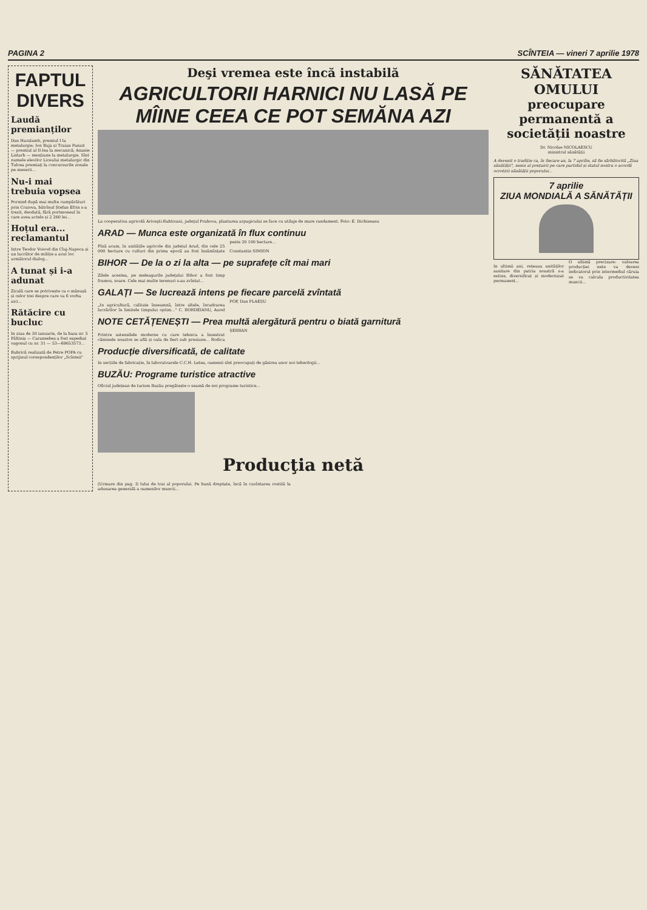PAGINA 2 SCÎNTEIA — vineri 7 aprilie 1978
FAPTUL DIVERS
Laudă premianților
Dan Haralamb, premiul I la metalurgie; Ion Buja și Traian Panait — premiul al II-lea la mecanică; Ananie Listarh — mențiune la metalurgie. Sînt numele elevilor Liceului metalurgic din Tulcea premiați la concursurile zonale pe meserii...
Nu-i mai trebuia vopsea
Pornind după mai multe cumpărături prin Craiova, bătrînul Ștefan Efrin s-a trezit, deodată, fără portmoneul în care avea actele și 2 260 lei...
Hoțul era... reclamantul
Intre Teodor Voivod din Cluj-Napoca și un lucrător de miliție a avut loc următorul dialog...
A tunat și i-a adunat
Zicală care se potrivește ca o mănușă și celor trei despre care va fi vorba aici...
Rătăcire cu bucluc
In ziua de 30 ianuarie, de la baza nr. 5 Păltiniș — Caransebeș a fost expediat vagonul cu nr. 31 — 53—69653573...
Rubrică realizată de Petre POPA cu sprijinul corespondenților „Scînteii"
Deşi vremea este încă instabilă
AGRICULTORII HARNICI NU LASĂ PE MÎINE CEEA CE POT SEMĂNA AZI
La cooperativa agricolă Ariceşti-Rahtivani, judeţul Prahova, plantarea arpagicului se face cu utilaje de mare randament. Foto: E. Dichiseanu
ARAD — Munca este organizată în flux continuu
Pînă acum, în unitățile agricole din județul Arad, din cele 25 000 hectare cu culturi din prima epocă au fost însămînțate peste 20 100 hectare...
Constantin SIMION
BIHOR — De la o zi la alta — pe suprafețe cît mai mari
Zilele acestea, pe meleagurile județului Bihor a fost timp frumos, soare. Cele mai multe terenuri s-au zvîntat...
GALAȚI — Se lucrează intens pe fiecare parcelă zvîntată
„In agricultură, calitate înseamnă, între altele, încadrarea lucrărilor în limitele timpului optim..." C. BORDEIANU, Aurel POP, Dan PLAEȘU
NOTE CETĂȚENEȘTI — Prea multă alergătură pentru o biată garnitură
Printre ustensilele moderne cu care tehnica a înzestrat căminele noastre se află și oala de fiert sub presiune... Rodica ȘERBAN
Producție diversificată, de calitate
In secțiile de fabricație, în laboratoarele C.C.H. Letea, oamenii sînt preocupați de găsirea unor noi tehnologii...
BUZĂU: Programe turistice atractive
Oficiul județean de turism Buzău pregătește o seamă de noi programe turistice...
Producţia netă
(Urmare din pag. I) lului de trai al poporului. Pe bună dreptate, încă în cuvîntarea rostită la adunarea generală a oamenilor muncii...
SĂNĂTATEA OMULUI
preocupare permanentă a societății noastre
Dr. Nicolae NICOLAESCU
ministrul sănătății
A devenit o tradiție ca, în fiecare an, la 7 aprilie, să fie sărbătorită „Ziua sănătății", semn al prețuirii pe care partidul și statul nostru o acordă ocrotirii sănătății poporului...
7 aprilie
ZIUA MONDIALĂ A SĂNĂTĂȚII
In ultimii ani, rețeaua unităților sanitare din patria noastră s-a extins, diversificat și modernizat permanent...
O ultimă precizare: valoarea producției nete va deveni indicatorul prin intermediul căruia se va calcula productivitatea muncii...